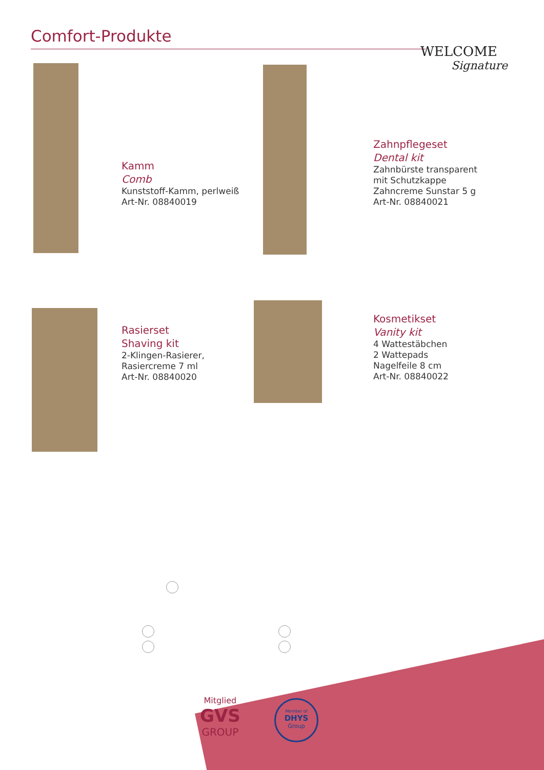Comfort-Produkte
WELCOME
Signature
Kamm
Comb
Kunststoff-Kamm, perlweiß
Art-Nr. 08840019
Zahnpflegeset
Dental kit
Zahnbürste transparent
mit Schutzkappe
Zahncreme Sunstar 5 g
Art-Nr. 08840021
Rasierset
Shaving kit
2-Klingen-Rasierer,
Rasiercreme 7 ml
Art-Nr. 08840020
Kosmetikset
Vanity kit
4 Wattestäbchen
2 Wattepads
Nagelfeile 8 cm
Art-Nr. 08840022
Mitglied
GVS
GROUP
Member of
DHYS
Group